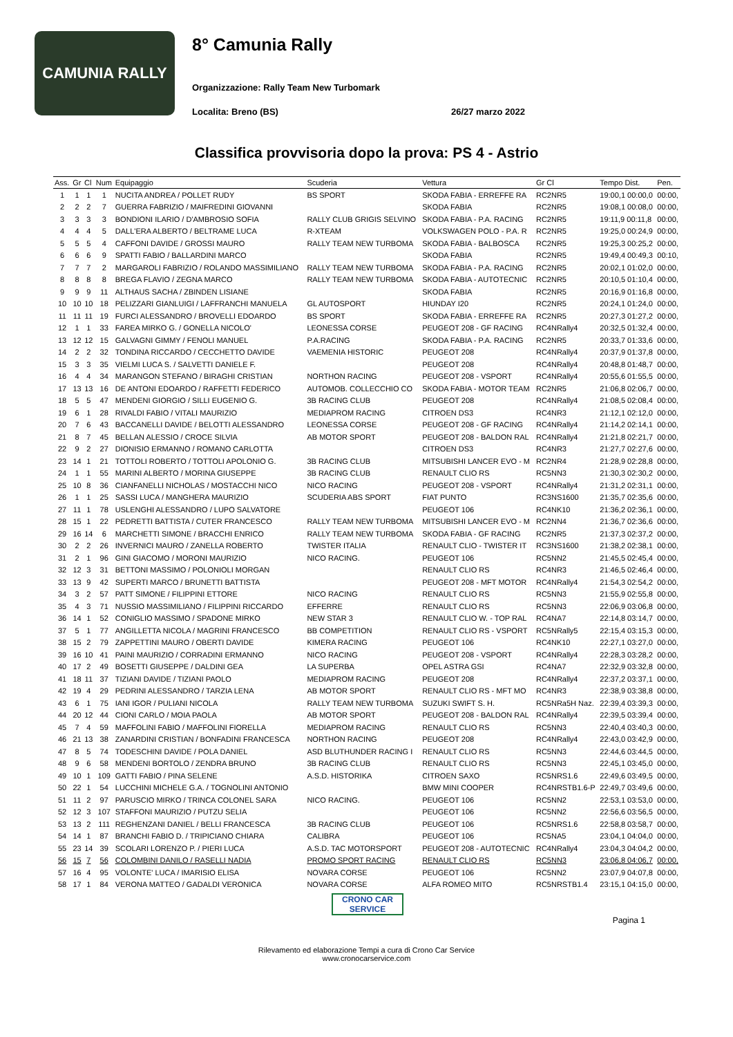CAMUNIA RALLY
8° Camunia Rally
Organizzazione: Rally Team New Turbomark
Localita: Breno (BS) 26/27 marzo 2022
Classifica provvisoria dopo la prova: PS 4 - Astrio
| Ass. | Gr | Cl | Num | Equipaggio | Scuderia | Vettura | Gr Cl | Tempo Dist. | Pen. |
| --- | --- | --- | --- | --- | --- | --- | --- | --- | --- |
| 1 | 1 | 1 | 1 | NUCITA ANDREA / POLLET RUDY | BS SPORT | SKODA FABIA - ERREFFE RA | RC2NR5 | 19:00,1 00:00,0 | 00:00, |
| 2 | 2 | 2 | 7 | GUERRA FABRIZIO / MAIFREDINI GIOVANNI | | SKODA FABIA | RC2NR5 | 19:08,1 00:08,0 | 00:00, |
| 3 | 3 | 3 | 3 | BONDIONI ILARIO / D'AMBROSIO SOFIA | RALLY CLUB GRIGIS SELVINO | SKODA FABIA - P.A. RACING | RC2NR5 | 19:11,9 00:11,8 | 00:00, |
| 4 | 4 | 4 | 5 | DALL'ERA ALBERTO / BELTRAME LUCA | R-XTEAM | VOLKSWAGEN POLO - P.A. R | RC2NR5 | 19:25,0 00:24,9 | 00:00, |
| 5 | 5 | 5 | 4 | CAFFONI DAVIDE / GROSSI MAURO | RALLY TEAM NEW TURBOMA | SKODA FABIA - BALBOSCA | RC2NR5 | 19:25,3 00:25,2 | 00:00, |
| 6 | 6 | 6 | 9 | SPATTI FABIO / BALLARDINI MARCO | | SKODA FABIA | RC2NR5 | 19:49,4 00:49,3 | 00:10, |
| 7 | 7 | 7 | 2 | MARGAROLI FABRIZIO / ROLANDO MASSIMILIANO | RALLY TEAM NEW TURBOMA | SKODA FABIA - P.A. RACING | RC2NR5 | 20:02,1 01:02,0 | 00:00, |
| 8 | 8 | 8 | 8 | BREGA FLAVIO / ZEGNA MARCO | RALLY TEAM NEW TURBOMA | SKODA FABIA - AUTOTECNIC | RC2NR5 | 20:10,5 01:10,4 | 00:00, |
| 9 | 9 | 9 | 11 | ALTHAUS SACHA / ZBINDEN LISIANE | | SKODA FABIA | RC2NR5 | 20:16,9 01:16,8 | 00:00, |
| 10 | 10 | 10 | 18 | PELIZZARI GIANLUIGI / LAFFRANCHI MANUELA | GL AUTOSPORT | HIUNDAY I20 | RC2NR5 | 20:24,1 01:24,0 | 00:00, |
| 11 | 11 | 11 | 19 | FURCI ALESSANDRO / BROVELLI EDOARDO | BS SPORT | SKODA FABIA - ERREFFE RA | RC2NR5 | 20:27,3 01:27,2 | 00:00, |
| 12 | 1 | 1 | 33 | FAREA MIRKO G. / GONELLA NICOLO' | LEONESSA CORSE | PEUGEOT 208 - GF RACING | RC4NRally4 | 20:32,5 01:32,4 | 00:00, |
| 13 | 12 | 12 | 15 | GALVAGNI GIMMY / FENOLI MANUEL | P.A.RACING | SKODA FABIA - P.A. RACING | RC2NR5 | 20:33,7 01:33,6 | 00:00, |
| 14 | 2 | 2 | 32 | TONDINA RICCARDO / CECCHETTO DAVIDE | VAEMENIA HISTORIC | PEUGEOT 208 | RC4NRally4 | 20:37,9 01:37,8 | 00:00, |
| 15 | 3 | 3 | 35 | VIELMI LUCA S. / SALVETTI DANIELE F. | | PEUGEOT 208 | RC4NRally4 | 20:48,8 01:48,7 | 00:00, |
| 16 | 4 | 4 | 34 | MARANGON STEFANO / BIRAGHI CRISTIAN | NORTHON RACING | PEUGEOT 208 - VSPORT | RC4NRally4 | 20:55,6 01:55,5 | 00:00, |
| 17 | 13 | 13 | 16 | DE ANTONI EDOARDO / RAFFETTI FEDERICO | AUTOMOB. COLLECCHIO CO | SKODA FABIA - MOTOR TEAM | RC2NR5 | 21:06,8 02:06,7 | 00:00, |
| 18 | 5 | 5 | 47 | MENDENI GIORGIO / SILLI EUGENIO G. | 3B RACING CLUB | PEUGEOT 208 | RC4NRally4 | 21:08,5 02:08,4 | 00:00, |
| 19 | 6 | 1 | 28 | RIVALDI FABIO / VITALI MAURIZIO | MEDIAPROM RACING | CITROEN DS3 | RC4NR3 | 21:12,1 02:12,0 | 00:00, |
| 20 | 7 | 6 | 43 | BACCANELLI DAVIDE / BELOTTI ALESSANDRO | LEONESSA CORSE | PEUGEOT 208 - GF RACING | RC4NRally4 | 21:14,2 02:14,1 | 00:00, |
| 21 | 8 | 7 | 45 | BELLAN ALESSIO / CROCE SILVIA | AB MOTOR SPORT | PEUGEOT 208 - BALDON RAL | RC4NRally4 | 21:21,8 02:21,7 | 00:00, |
| 22 | 9 | 2 | 27 | DIONISIO ERMANNO / ROMANO CARLOTTA | | CITROEN DS3 | RC4NR3 | 21:27,7 02:27,6 | 00:00, |
| 23 | 14 | 1 | 21 | TOTTOLI ROBERTO / TOTTOLI APOLONIO G. | 3B RACING CLUB | MITSUBISHI LANCER EVO - M | RC2NR4 | 21:28,9 02:28,8 | 00:00, |
| 24 | 1 | 1 | 55 | MARINI ALBERTO / MORINA GIUSEPPE | 3B RACING CLUB | RENAULT CLIO RS | RC5NN3 | 21:30,3 02:30,2 | 00:00, |
| 25 | 10 | 8 | 36 | CIANFANELLI NICHOLAS / MOSTACCHI NICO | NICO RACING | PEUGEOT 208 - VSPORT | RC4NRally4 | 21:31,2 02:31,1 | 00:00, |
| 26 | 1 | 1 | 25 | SASSI LUCA / MANGHERA MAURIZIO | SCUDERIA ABS SPORT | FIAT PUNTO | RC3NS1600 | 21:35,7 02:35,6 | 00:00, |
| 27 | 11 | 1 | 78 | USLENGHI ALESSANDRO / LUPO SALVATORE | | PEUGEOT 106 | RC4NK10 | 21:36,2 02:36,1 | 00:00, |
| 28 | 15 | 1 | 22 | PEDRETTI BATTISTA / CUTER FRANCESCO | RALLY TEAM NEW TURBOMA | MITSUBISHI LANCER EVO - M | RC2NN4 | 21:36,7 02:36,6 | 00:00, |
| 29 | 16 | 14 | 6 | MARCHETTI SIMONE / BRACCHI ENRICO | RALLY TEAM NEW TURBOMA | SKODA FABIA - GF RACING | RC2NR5 | 21:37,3 02:37,2 | 00:00, |
| 30 | 2 | 2 | 26 | INVERNICI MAURO / ZANELLA ROBERTO | TWISTER ITALIA | RENAULT CLIO - TWISTER IT | RC3NS1600 | 21:38,2 02:38,1 | 00:00, |
| 31 | 2 | 1 | 96 | GINI GIACOMO / MORONI MAURIZIO | NICO RACING. | PEUGEOT 106 | RC5NN2 | 21:45,5 02:45,4 | 00:00, |
| 32 | 12 | 3 | 31 | BETTONI MASSIMO / POLONIOLI MORGAN | | RENAULT CLIO RS | RC4NR3 | 21:46,5 02:46,4 | 00:00, |
| 33 | 13 | 9 | 42 | SUPERTI MARCO / BRUNETTI BATTISTA | | PEUGEOT 208 - MFT MOTOR | RC4NRally4 | 21:54,3 02:54,2 | 00:00, |
| 34 | 3 | 2 | 57 | PATT SIMONE / FILIPPINI ETTORE | NICO RACING | RENAULT CLIO RS | RC5NN3 | 21:55,9 02:55,8 | 00:00, |
| 35 | 4 | 3 | 71 | NUSSIO MASSIMILIANO / FILIPPINI RICCARDO | EFFERRE | RENAULT CLIO RS | RC5NN3 | 22:06,9 03:06,8 | 00:00, |
| 36 | 14 | 1 | 52 | CONIGLIO MASSIMO / SPADONE MIRKO | NEW STAR 3 | RENAULT CLIO W. - TOP RAL | RC4NA7 | 22:14,8 03:14,7 | 00:00, |
| 37 | 5 | 1 | 77 | ANGILLETTA NICOLA / MAGRINI FRANCESCO | BB COMPETITION | RENAULT CLIO RS - VSPORT | RC5NRally5 | 22:15,4 03:15,3 | 00:00, |
| 38 | 15 | 2 | 79 | ZAPPETTINI MAURO / OBERTI DAVIDE | KIMERA RACING | PEUGEOT 106 | RC4NK10 | 22:27,1 03:27,0 | 00:00, |
| 39 | 16 | 10 | 41 | PAINI MAURIZIO / CORRADINI ERMANNO | NICO RACING | PEUGEOT 208 - VSPORT | RC4NRally4 | 22:28,3 03:28,2 | 00:00, |
| 40 | 17 | 2 | 49 | BOSETTI GIUSEPPE / DALDINI GEA | LA SUPERBA | OPEL ASTRA GSI | RC4NA7 | 22:32,9 03:32,8 | 00:00, |
| 41 | 18 | 11 | 37 | TIZIANI DAVIDE / TIZIANI PAOLO | MEDIAPROM RACING | PEUGEOT 208 | RC4NRally4 | 22:37,2 03:37,1 | 00:00, |
| 42 | 19 | 4 | 29 | PEDRINI ALESSANDRO / TARZIA LENA | AB MOTOR SPORT | RENAULT CLIO RS - MFT MO | RC4NR3 | 22:38,9 03:38,8 | 00:00, |
| 43 | 6 | 1 | 75 | IANI IGOR / PULIANI NICOLA | RALLY TEAM NEW TURBOMA | SUZUKI SWIFT S. H. | RC5NRa5H Naz. | 22:39,4 03:39,3 | 00:00, |
| 44 | 20 | 12 | 44 | CIONI CARLO / MOIA PAOLA | AB MOTOR SPORT | PEUGEOT 208 - BALDON RAL | RC4NRally4 | 22:39,5 03:39,4 | 00:00, |
| 45 | 7 | 4 | 59 | MAFFOLINI FABIO / MAFFOLINI FIORELLA | MEDIAPROM RACING | RENAULT CLIO RS | RC5NN3 | 22:40,4 03:40,3 | 00:00, |
| 46 | 21 | 13 | 38 | ZANARDINI CRISTIAN / BONFADINI FRANCESCA | NORTHON RACING | PEUGEOT 208 | RC4NRally4 | 22:43,0 03:42,9 | 00:00, |
| 47 | 8 | 5 | 74 | TODESCHINI DAVIDE / POLA DANIEL | ASD BLUTHUNDER RACING I | RENAULT CLIO RS | RC5NN3 | 22:44,6 03:44,5 | 00:00, |
| 48 | 9 | 6 | 58 | MENDENI BORTOLO / ZENDRA BRUNO | 3B RACING CLUB | RENAULT CLIO RS | RC5NN3 | 22:45,1 03:45,0 | 00:00, |
| 49 | 10 | 1 | 109 | GATTI FABIO / PINA SELENE | A.S.D. HISTORIKA | CITROEN SAXO | RC5NRS1.6 | 22:49,6 03:49,5 | 00:00, |
| 50 | 22 | 1 | 54 | LUCCHINI MICHELE G.A. / TOGNOLINI ANTONIO | | BMW MINI COOPER | RC4NRSTB1.6-P | 22:49,7 03:49,6 | 00:00, |
| 51 | 11 | 2 | 97 | PARUSCIO MIRKO / TRINCA COLONEL SARA | NICO RACING. | PEUGEOT 106 | RC5NN2 | 22:53,1 03:53,0 | 00:00, |
| 52 | 12 | 3 | 107 | STAFFONI MAURIZIO / PUTZU SELIA | | PEUGEOT 106 | RC5NN2 | 22:56,6 03:56,5 | 00:00, |
| 53 | 13 | 2 | 111 | REGHENZANI DANIEL / BELLI FRANCESCA | 3B RACING CLUB | PEUGEOT 106 | RC5NRS1.6 | 22:58,8 03:58,7 | 00:00, |
| 54 | 14 | 1 | 87 | BRANCHI FABIO D. / TRIPICIANO CHIARA | CALIBRA | PEUGEOT 106 | RC5NA5 | 23:04,1 04:04,0 | 00:00, |
| 55 | 23 | 14 | 39 | SCOLARI LORENZO P. / PIERI LUCA | A.S.D. TAC MOTORSPORT | PEUGEOT 208 - AUTOTECNIC | RC4NRally4 | 23:04,3 04:04,2 | 00:00, |
| 56 | 15 | 7 | 56 | COLOMBINI DANILO / RASELLI NADIA | PROMO SPORT RACING | RENAULT CLIO RS | RC5NN3 | 23:06,8 04:06,7 | 00:00, |
| 57 | 16 | 4 | 95 | VOLONTE' LUCA / IMARISIO ELISA | NOVARA CORSE | PEUGEOT 106 | RC5NN2 | 23:07,9 04:07,8 | 00:00, |
| 58 | 17 | 1 | 84 | VERONA MATTEO / GADALDI VERONICA | NOVARA CORSE | ALFA ROMEO MITO | RC5NRSTB1.4 | 23:15,1 04:15,0 | 00:00, |
CRONO CAR SERVICE
Pagina 1
Rilevamento ed elaborazione Tempi a cura di Crono Car Service
www.cronocarservice.com